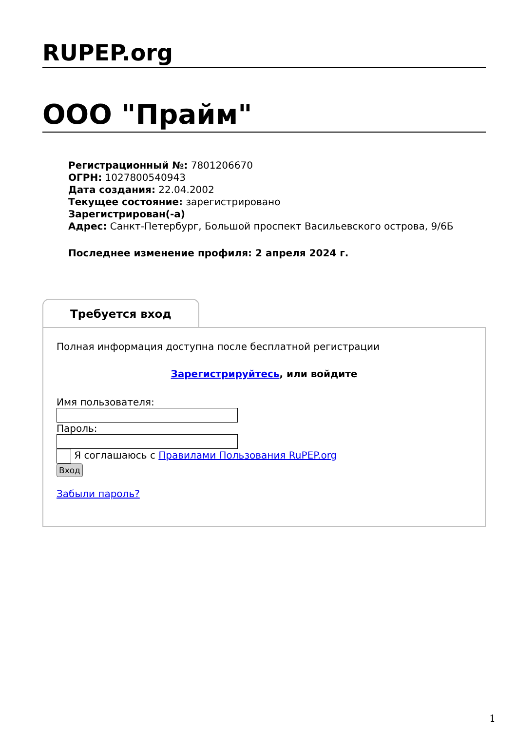RUPEP.org
ООО "Прайм"
Регистрационный №: 7801206670
ОГРН: 1027800540943
Дата создания: 22.04.2002
Текущее состояние: зарегистрировано
Зарегистрирован(-а)
Адрес: Санкт-Петербург, Большой проспект Васильевского острова, 9/6Б
Последнее изменение профиля: 2 апреля 2024 г.
Требуется вход
Полная информация доступна после бесплатной регистрации
Зарегистрируйтесь, или войдите
Имя пользователя:
Пароль:
Я соглашаюсь с Правилами Пользования RuPEP.org
Вход
Забыли пароль?
1